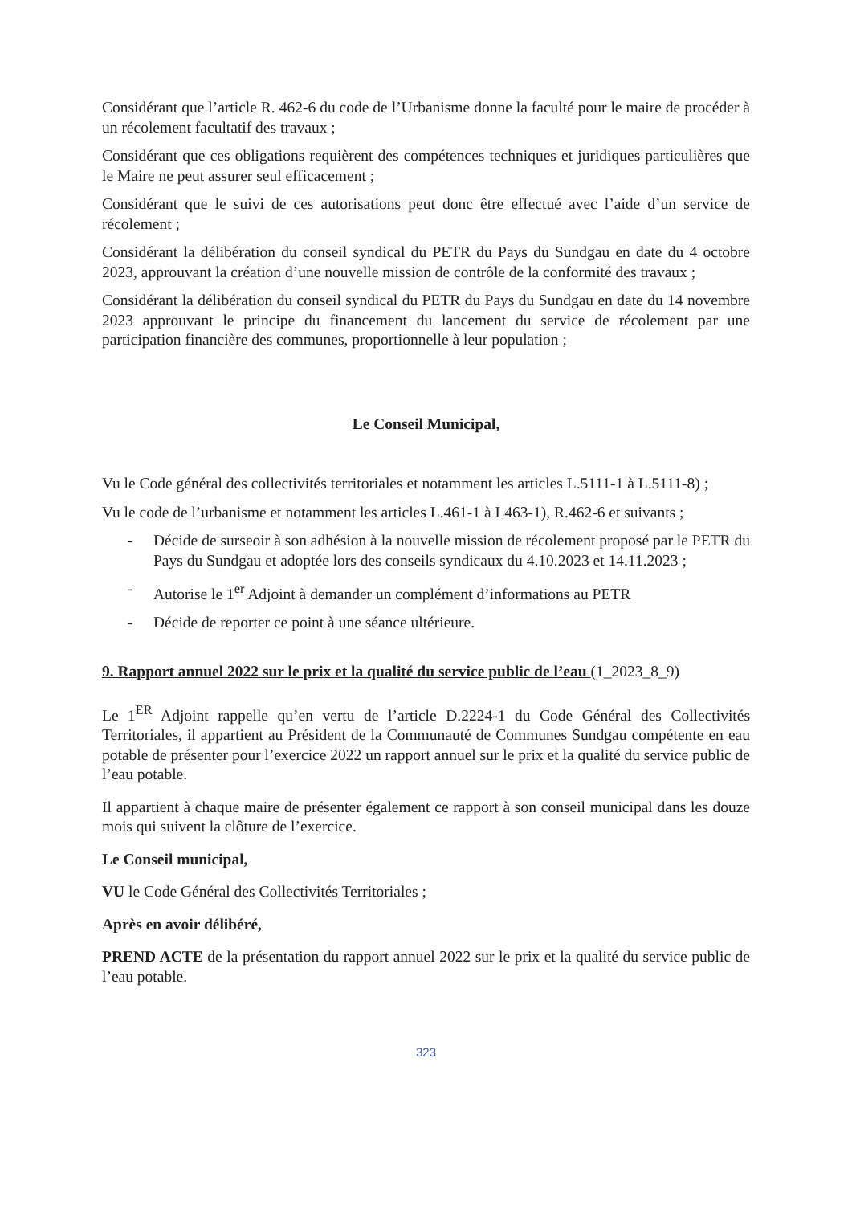Considérant que l’article R. 462-6 du code de l’Urbanisme donne la faculté pour le maire de procéder à un récolement facultatif des travaux ;
Considérant que ces obligations requièrent des compétences techniques et juridiques particulières que le Maire ne peut assurer seul efficacement ;
Considérant que le suivi de ces autorisations peut donc être effectué avec l’aide d’un service de récolement ;
Considérant la délibération du conseil syndical du PETR du Pays du Sundgau en date du 4 octobre 2023, approuvant la création d’une nouvelle mission de contrôle de la conformité des travaux ;
Considérant la délibération du conseil syndical du PETR du Pays du Sundgau en date du 14 novembre 2023 approuvant le principe du financement du lancement du service de récolement par une participation financière des communes, proportionnelle à leur population ;
Le Conseil Municipal,
Vu le Code général des collectivités territoriales et notamment les articles L.5111-1 à L.5111-8) ;
Vu le code de l’urbanisme et notamment les articles L.461-1 à L463-1), R.462-6 et suivants ;
- Décide de surseoir à son adhésion à la nouvelle mission de récolement proposé par le PETR du Pays du Sundgau et adoptée lors des conseils syndicaux du 4.10.2023 et 14.11.2023 ;
- Autorise le 1<sup>er</sup> Adjoint à demander un complément d’informations au PETR
- Décide de reporter ce point à une séance ultérieure.
9. Rapport annuel 2022 sur le prix et la qualité du service public de l’eau (1_2023_8_9)
Le 1<sup>ER</sup> Adjoint rappelle qu’en vertu de l’article D.2224-1 du Code Général des Collectivités Territoriales, il appartient au Président de la Communauté de Communes Sundgau compétente en eau potable de présenter pour l’exercice 2022 un rapport annuel sur le prix et la qualité du service public de l’eau potable.
Il appartient à chaque maire de présenter également ce rapport à son conseil municipal dans les douze mois qui suivent la clôture de l’exercice.
Le Conseil municipal,
VU le Code Général des Collectivités Territoriales ;
Après en avoir délibéré,
PREND ACTE de la présentation du rapport annuel 2022 sur le prix et la qualité du service public de l’eau potable.
323